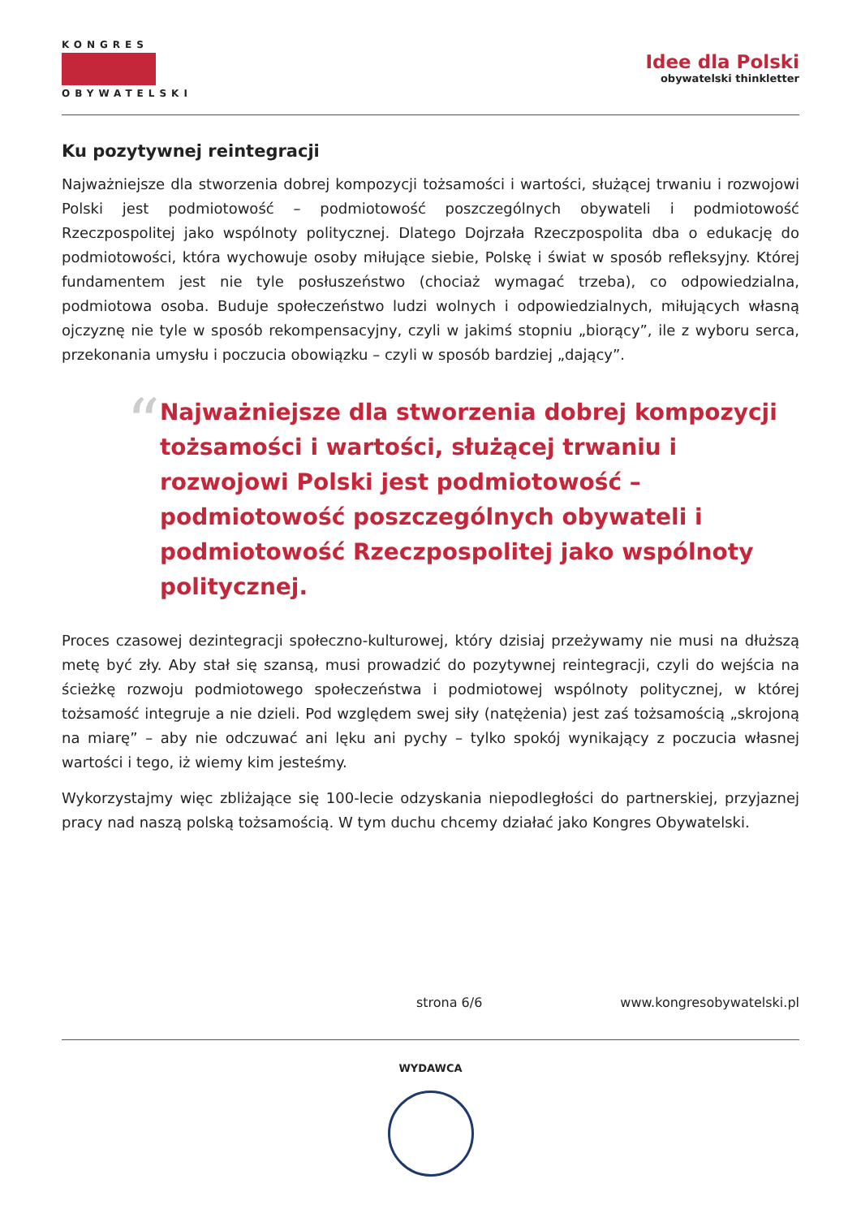KONGRES
OBYWATELSKI
Idee dla Polski
obywatelski thinkletter
Ku pozytywnej reintegracji
Najważniejsze dla stworzenia dobrej kompozycji tożsamości i wartości, służącej trwaniu i rozwojowi Polski jest podmiotowość – podmiotowość poszczególnych obywateli i podmiotowość Rzeczpospolitej jako wspólnoty politycznej. Dlatego Dojrzała Rzeczpospolita dba o edukację do podmiotowości, która wychowuje osoby miłujące siebie, Polskę i świat w sposób refleksyjny. Której fundamentem jest nie tyle posłuszeństwo (chociaż wymagać trzeba), co odpowiedzialna, podmiotowa osoba. Buduje społeczeństwo ludzi wolnych i odpowiedzialnych, miłujących własną ojczyznę nie tyle w sposób rekompensacyjny, czyli w jakimś stopniu „biorący”, ile z wyboru serca, przekonania umysłu i poczucia obowiązku – czyli w sposób bardziej „dający”.
“
Najważniejsze dla stworzenia dobrej kompozycji tożsamości i wartości, służącej trwaniu i rozwojowi Polski jest podmiotowość – podmiotowość poszczególnych obywateli i podmiotowość Rzeczpospolitej jako wspólnoty politycznej.
Proces czasowej dezintegracji społeczno-kulturowej, który dzisiaj przeżywamy nie musi na dłuższą metę być zły. Aby stał się szansą, musi prowadzić do pozytywnej reintegracji, czyli do wejścia na ścieżkę rozwoju podmiotowego społeczeństwa i podmiotowej wspólnoty politycznej, w której tożsamość integruje a nie dzieli. Pod względem swej siły (natężenia) jest zaś tożsamością „skrojoną na miarę” – aby nie odczuwać ani lęku ani pychy – tylko spokój wynikający z poczucia własnej wartości i tego, iż wiemy kim jesteśmy.
Wykorzystajmy więc zbliżające się 100-lecie odzyskania niepodległości do partnerskiej, przyjaznej pracy nad naszą polską tożsamością. W tym duchu chcemy działać jako Kongres Obywatelski.
strona 6/6 www.kongresobywatelski.pl
WYDAWCA